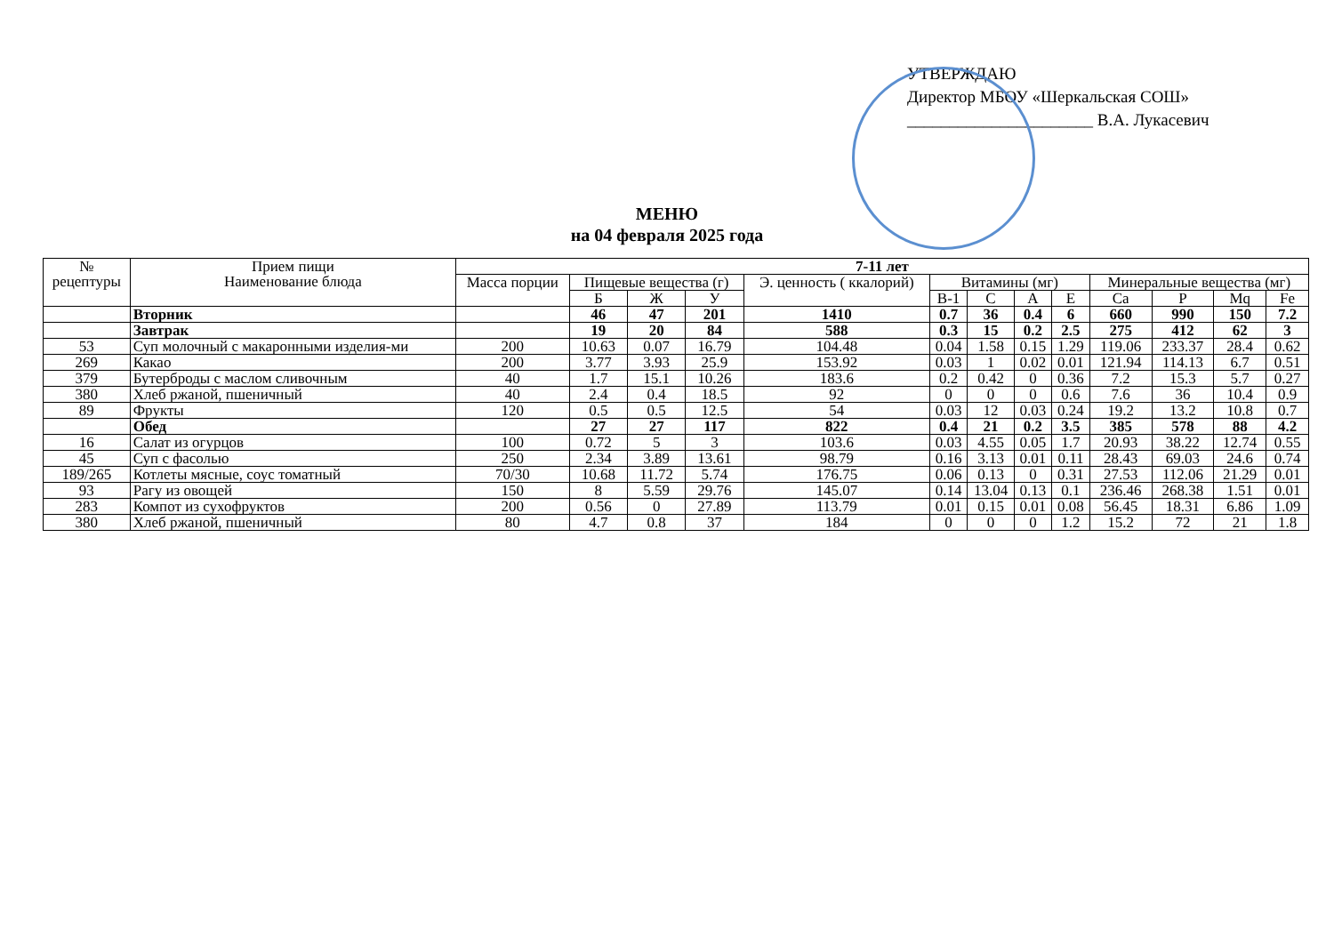УТВЕРЖДАЮ
Директор МБОУ «Шеркальская СОШ»
______________________ В.А. Лукасевич
МЕНЮ
на 04 февраля 2025 года
| № рецептуры | Прием пищи Наименование блюда | 7-11 лет | | | | | | | | | | | | |
| --- | --- | --- | --- | --- | --- | --- | --- | --- | --- | --- | --- | --- | --- | --- |
| | | Масса порции | Пищевые вещества (г) | | | Э. ценность ( ккалорий) | Витамины (мг) | | | | Минеральные вещества (мг) | | | |
| | | | Б | Ж | У | | В-1 | С | А | Е | Са | Р | Mq | Fe |
| | Вторник | | 46 | 47 | 201 | 1410 | 0.7 | 36 | 0.4 | 6 | 660 | 990 | 150 | 7.2 |
| | Завтрак | | 19 | 20 | 84 | 588 | 0.3 | 15 | 0.2 | 2.5 | 275 | 412 | 62 | 3 |
| 53 | Суп молочный с макаронными изделия-ми | 200 | 10.63 | 0.07 | 16.79 | 104.48 | 0.04 | 1.58 | 0.15 | 1.29 | 119.06 | 233.37 | 28.4 | 0.62 |
| 269 | Какао | 200 | 3.77 | 3.93 | 25.9 | 153.92 | 0.03 | 1 | 0.02 | 0.01 | 121.94 | 114.13 | 6.7 | 0.51 |
| 379 | Бутерброды с маслом сливочным | 40 | 1.7 | 15.1 | 10.26 | 183.6 | 0.2 | 0.42 | 0 | 0.36 | 7.2 | 15.3 | 5.7 | 0.27 |
| 380 | Хлеб ржаной, пшеничный | 40 | 2.4 | 0.4 | 18.5 | 92 | 0 | 0 | 0 | 0.6 | 7.6 | 36 | 10.4 | 0.9 |
| 89 | Фрукты | 120 | 0.5 | 0.5 | 12.5 | 54 | 0.03 | 12 | 0.03 | 0.24 | 19.2 | 13.2 | 10.8 | 0.7 |
| | Обед | | 27 | 27 | 117 | 822 | 0.4 | 21 | 0.2 | 3.5 | 385 | 578 | 88 | 4.2 |
| 16 | Салат из огурцов | 100 | 0.72 | 5 | 3 | 103.6 | 0.03 | 4.55 | 0.05 | 1.7 | 20.93 | 38.22 | 12.74 | 0.55 |
| 45 | Суп с фасолью | 250 | 2.34 | 3.89 | 13.61 | 98.79 | 0.16 | 3.13 | 0.01 | 0.11 | 28.43 | 69.03 | 24.6 | 0.74 |
| 189/265 | Котлеты мясные, соус томатный | 70/30 | 10.68 | 11.72 | 5.74 | 176.75 | 0.06 | 0.13 | 0 | 0.31 | 27.53 | 112.06 | 21.29 | 0.01 |
| 93 | Рагу из овощей | 150 | 8 | 5.59 | 29.76 | 145.07 | 0.14 | 13.04 | 0.13 | 0.1 | 236.46 | 268.38 | 1.51 | 0.01 |
| 283 | Компот из сухофруктов | 200 | 0.56 | 0 | 27.89 | 113.79 | 0.01 | 0.15 | 0.01 | 0.08 | 56.45 | 18.31 | 6.86 | 1.09 |
| 380 | Хлеб ржаной, пшеничный | 80 | 4.7 | 0.8 | 37 | 184 | 0 | 0 | 0 | 1.2 | 15.2 | 72 | 21 | 1.8 |